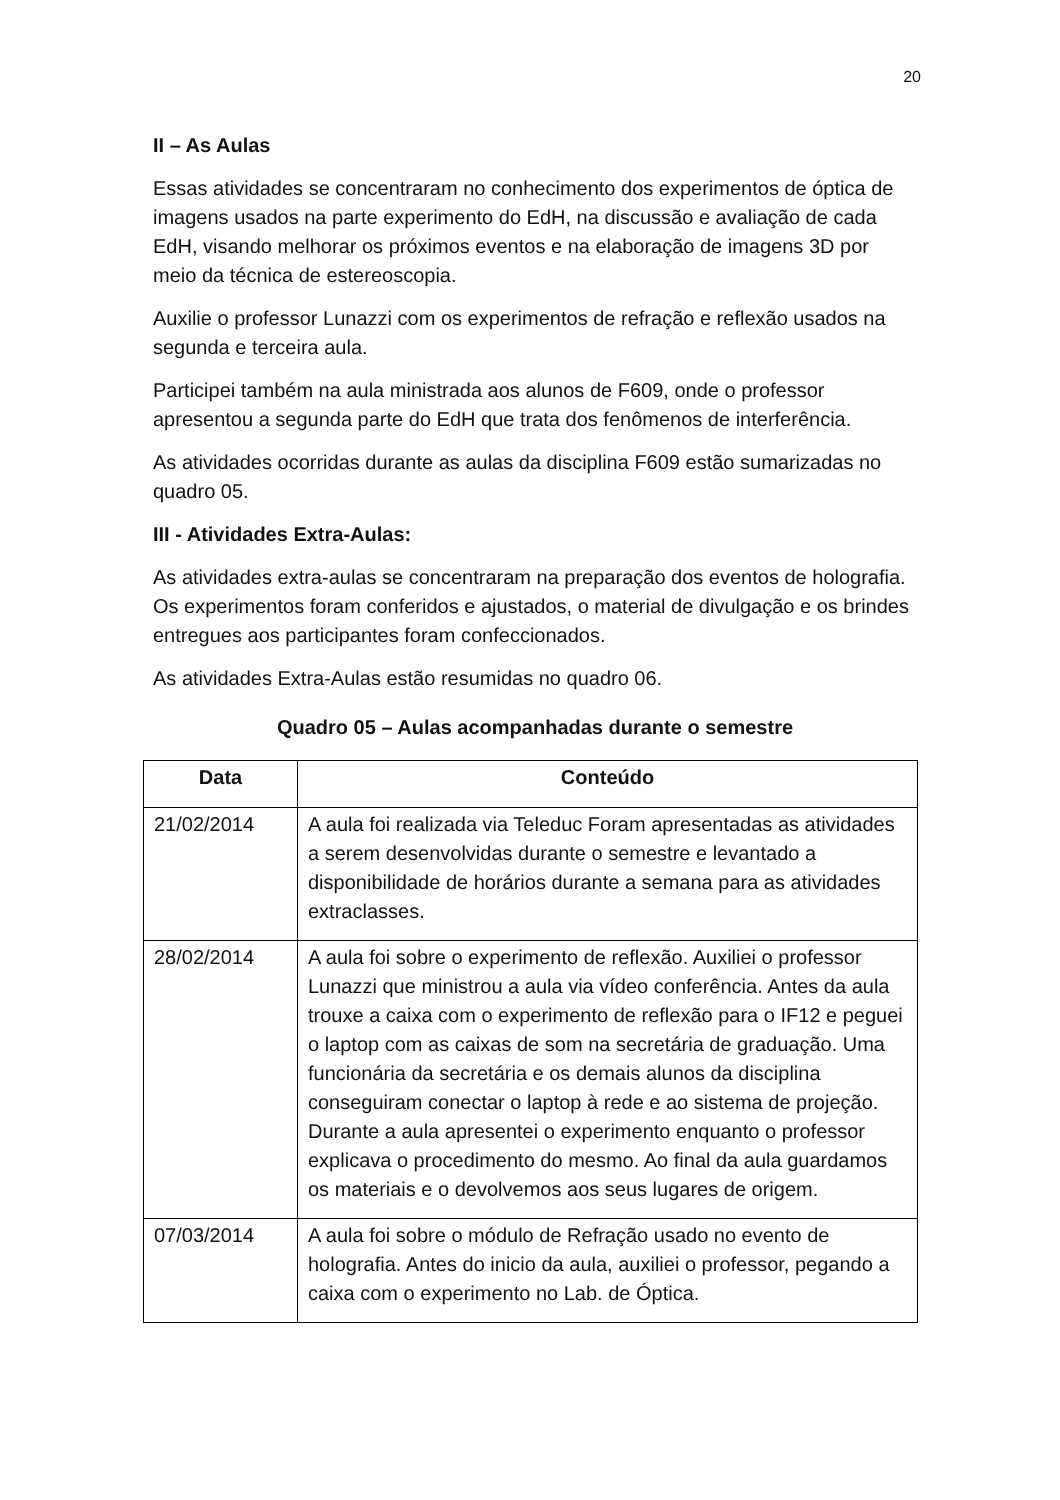20
II – As Aulas
Essas atividades se concentraram no conhecimento dos experimentos de óptica de imagens usados na parte experimento do EdH, na discussão e avaliação de cada EdH, visando melhorar os próximos eventos e na elaboração de imagens 3D por meio da técnica de estereoscopia.
Auxilie o professor Lunazzi com os experimentos de refração e reflexão usados na segunda e terceira aula.
Participei também na aula ministrada aos alunos de F609, onde o professor apresentou a segunda parte do EdH que trata dos fenômenos de interferência.
As atividades ocorridas durante as aulas da disciplina F609 estão sumarizadas no quadro 05.
III - Atividades Extra-Aulas:
As atividades extra-aulas se concentraram na preparação dos eventos de holografia. Os experimentos foram conferidos e ajustados, o material de divulgação e os brindes entregues aos participantes foram confeccionados.
As atividades Extra-Aulas estão resumidas no quadro 06.
Quadro 05 – Aulas acompanhadas durante o semestre
| Data | Conteúdo |
| --- | --- |
| 21/02/2014 | A aula foi realizada via Teleduc Foram apresentadas as atividades a serem desenvolvidas durante o semestre e levantado a disponibilidade de horários durante a semana para as atividades extraclasses. |
| 28/02/2014 | A aula foi sobre o experimento de reflexão. Auxiliei o professor Lunazzi que ministrou a aula via vídeo conferência. Antes da aula trouxe a caixa com o experimento de reflexão para o IF12 e peguei o laptop com as caixas de som na secretária de graduação. Uma funcionária da secretária e os demais alunos da disciplina conseguiram conectar o laptop à rede e ao sistema de projeção. Durante a aula apresentei o experimento enquanto o professor explicava o procedimento do mesmo. Ao final da aula guardamos os materiais e o devolvemos aos seus lugares de origem. |
| 07/03/2014 | A aula foi sobre o módulo de Refração usado no evento de holografia. Antes do inicio da aula, auxiliei o professor, pegando a caixa com o experimento no Lab. de Óptica. |